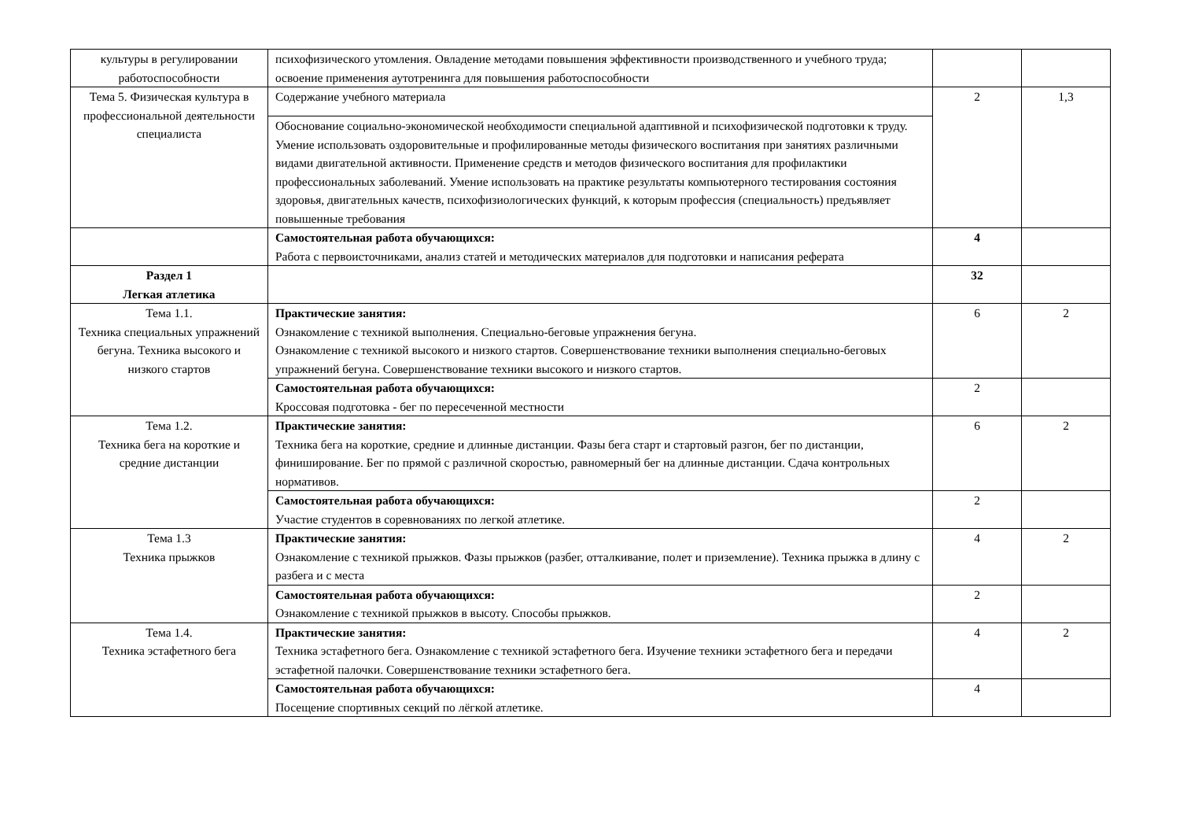| культуры в регулировании работоспособности | психофизического утомления. Овладение методами повышения эффективности производственного и учебного труда; освоение применения аутотренинга для повышения работоспособности | | |
| Тема 5. Физическая культура в профессиональной деятельности специалиста | Содержание учебного материала | 2 | 1,3 |
| | Обоснование социально-экономической необходимости специальной адаптивной и психофизической подготовки к труду. Умение использовать оздоровительные и профилированные методы физического воспитания при занятиях различными видами двигательной активности. Применение средств и методов физического воспитания для профилактики профессиональных заболеваний. Умение использовать на практике результаты компьютерного тестирования состояния здоровья, двигательных качеств, психофизиологических функций, к которым профессия (специальность) предъявляет повышенные требования | | |
| | Самостоятельная работа обучающихся: Работа с первоисточниками, анализ статей и методических материалов для подготовки и написания реферата | 4 | |
| Раздел 1 Легкая атлетика | | 32 | |
| Тема 1.1. Техника специальных упражнений бегуна. Техника высокого и низкого стартов | Практические занятия: Ознакомление с техникой выполнения. Специально-беговые упражнения бегуна. Ознакомление с техникой высокого и низкого стартов. Совершенствование техники выполнения специально-беговых упражнений бегуна. Совершенствование техники высокого и низкого стартов. | 6 | 2 |
| | Самостоятельная работа обучающихся: Кроссовая подготовка - бег по пересеченной местности | 2 | |
| Тема 1.2. Техника бега на короткие и средние дистанции | Практические занятия: Техника бега на короткие, средние и длинные дистанции. Фазы бега старт и стартовый разгон, бег по дистанции, финиширование. Бег по прямой с различной скоростью, равномерный бег на длинные дистанции. Сдача контрольных нормативов. | 6 | 2 |
| | Самостоятельная работа обучающихся: Участие студентов в соревнованиях по легкой атлетике. | 2 | |
| Тема 1.3 Техника прыжков | Практические занятия: Ознакомление с техникой прыжков. Фазы прыжков (разбег, отталкивание, полет и приземление). Техника прыжка в длину с разбега и с места | 4 | 2 |
| | Самостоятельная работа обучающихся: Ознакомление с техникой прыжков в высоту. Способы прыжков. | 2 | |
| Тема 1.4. Техника эстафетного бега | Практические занятия: Техника эстафетного бега. Ознакомление с техникой эстафетного бега. Изучение техники эстафетного бега и передачи эстафетной палочки. Совершенствование техники эстафетного бега. | 4 | 2 |
| | Самостоятельная работа обучающихся: Посещение спортивных секций по лёгкой атлетике. | 4 | |